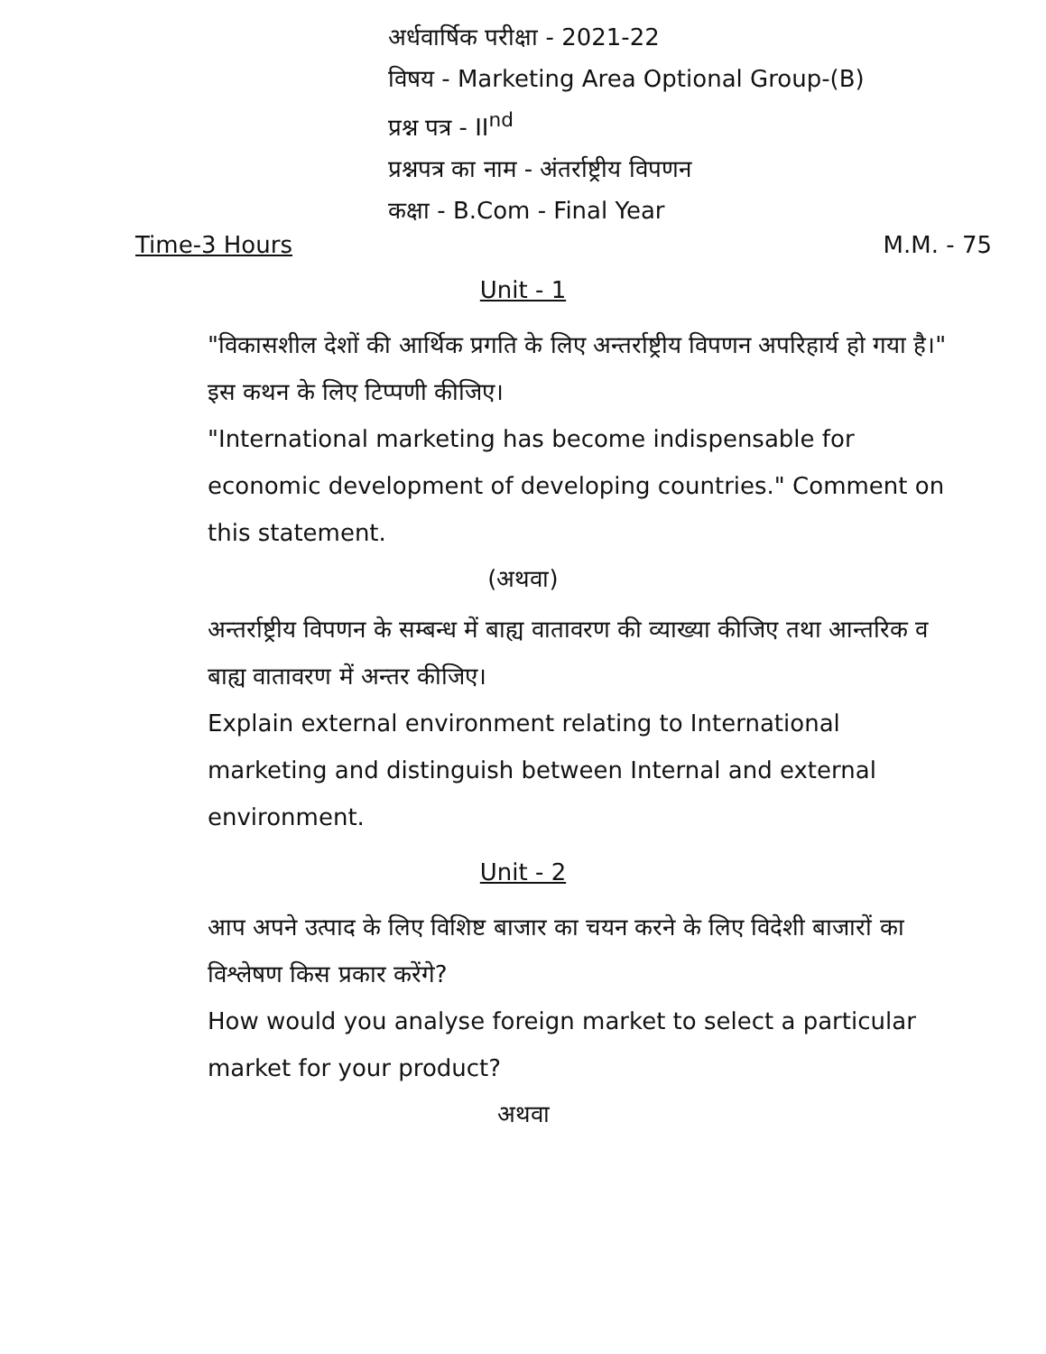अर्धवार्षिक परीक्षा - 2021-22
विषय - Marketing Area Optional Group-(B)
प्रश्न पत्र - II<sup>nd</sup>
प्रश्नपत्र का नाम - अंतर्राष्ट्रीय विपणन
कक्षा - B.Com - Final Year
Time-3 Hours M.M. - 75
Unit - 1
"विकासशील देशों की आर्थिक प्रगति के लिए अन्तर्राष्ट्रीय विपणन अपरिहार्य हो गया है।" इस कथन के लिए टिप्पणी कीजिए।
"International marketing has become indispensable for economic development of developing countries." Comment on this statement.
(अथवा)
अन्तर्राष्ट्रीय विपणन के सम्बन्ध में बाह्य वातावरण की व्याख्या कीजिए तथा आन्तरिक व बाह्य वातावरण में अन्तर कीजिए।
Explain external environment relating to International marketing and distinguish between Internal and external environment.
Unit - 2
आप अपने उत्पाद के लिए विशिष्ट बाजार का चयन करने के लिए विदेशी बाजारों का विश्लेषण किस प्रकार करेंगे?
How would you analyse foreign market to select a particular market for your product?
अथवा